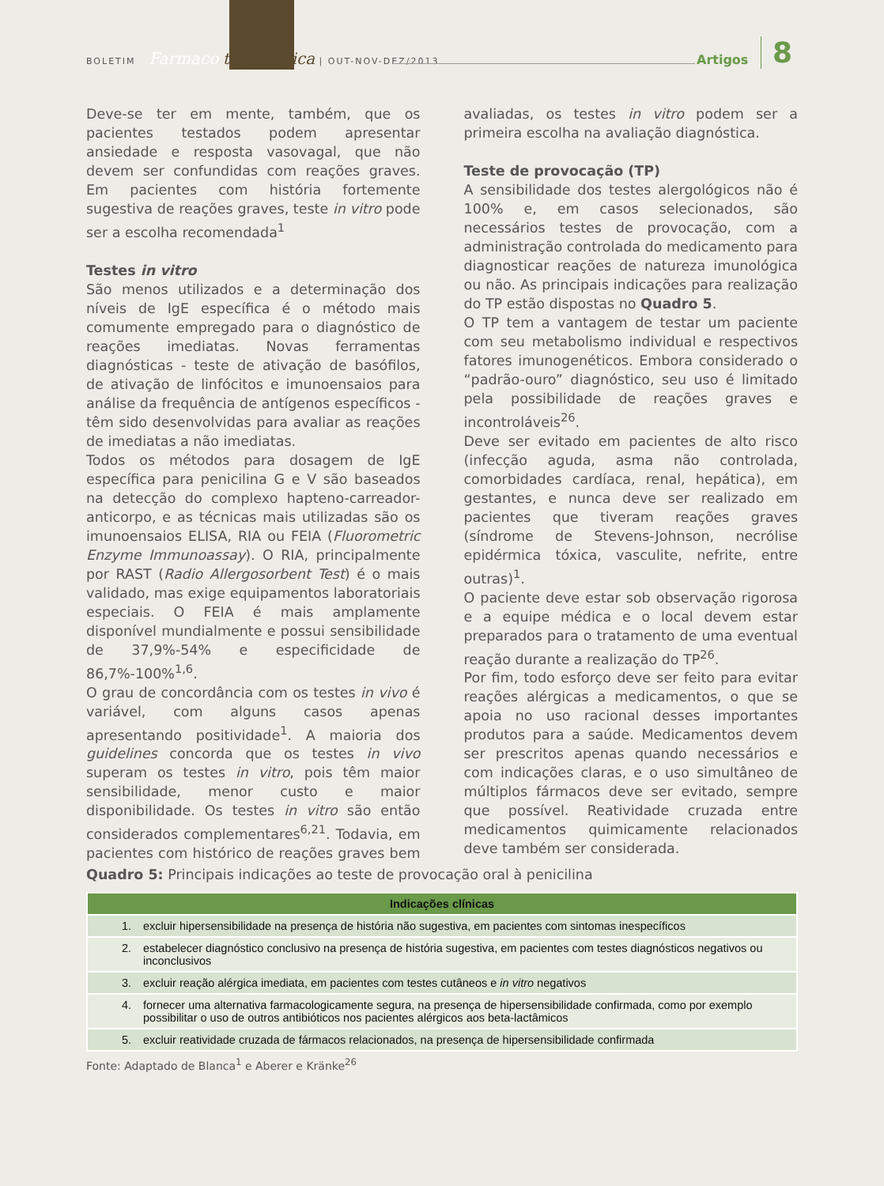BOLETIM Farmaco terapêutica | OUT-NOV-DEZ/2013 Artigos 8
Deve-se ter em mente, também, que os pacientes testados podem apresentar ansiedade e resposta vasovagal, que não devem ser confundidas com reações graves. Em pacientes com história fortemente sugestiva de reações graves, teste in vitro pode ser a escolha recomendada<sup>1</sup>
Testes in vitro
São menos utilizados e a determinação dos níveis de IgE específica é o método mais comumente empregado para o diagnóstico de reações imediatas. Novas ferramentas diagnósticas - teste de ativação de basófilos, de ativação de linfócitos e imunoensaios para análise da frequência de antígenos específicos - têm sido desenvolvidas para avaliar as reações de imediatas a não imediatas.
Todos os métodos para dosagem de IgE específica para penicilina G e V são baseados na detecção do complexo hapteno-carreador-anticorpo, e as técnicas mais utilizadas são os imunoensaios ELISA, RIA ou FEIA (Fluorometric Enzyme Immunoassay). O RIA, principalmente por RAST (Radio Allergosorbent Test) é o mais validado, mas exige equipamentos laboratoriais especiais. O FEIA é mais amplamente disponível mundialmente e possui sensibilidade de 37,9%-54% e especificidade de 86,7%-100%<sup>1,6</sup>.
O grau de concordância com os testes in vivo é variável, com alguns casos apenas apresentando positividade<sup>1</sup>. A maioria dos guidelines concorda que os testes in vivo superam os testes in vitro, pois têm maior sensibilidade, menor custo e maior disponibilidade. Os testes in vitro são então considerados complementares<sup>6,21</sup>. Todavia, em pacientes com histórico de reações graves bem avaliadas, os testes in vitro podem ser a primeira escolha na avaliação diagnóstica.
Teste de provocação (TP)
A sensibilidade dos testes alergológicos não é 100% e, em casos selecionados, são necessários testes de provocação, com a administração controlada do medicamento para diagnosticar reações de natureza imunológica ou não. As principais indicações para realização do TP estão dispostas no Quadro 5.
O TP tem a vantagem de testar um paciente com seu metabolismo individual e respectivos fatores imunogenéticos. Embora considerado o “padrão-ouro” diagnóstico, seu uso é limitado pela possibilidade de reações graves e incontroláveis<sup>26</sup>.
Deve ser evitado em pacientes de alto risco (infecção aguda, asma não controlada, comorbidades cardíaca, renal, hepática), em gestantes, e nunca deve ser realizado em pacientes que tiveram reações graves (síndrome de Stevens-Johnson, necrólise epidérmica tóxica, vasculite, nefrite, entre outras)<sup>1</sup>.
O paciente deve estar sob observação rigorosa e a equipe médica e o local devem estar preparados para o tratamento de uma eventual reação durante a realização do TP<sup>26</sup>.
Por fim, todo esforço deve ser feito para evitar reações alérgicas a medicamentos, o que se apoia no uso racional desses importantes produtos para a saúde. Medicamentos devem ser prescritos apenas quando necessários e com indicações claras, e o uso simultâneo de múltiplos fármacos deve ser evitado, sempre que possível. Reatividade cruzada entre medicamentos quimicamente relacionados deve também ser considerada.
Quadro 5: Principais indicações ao teste de provocação oral à penicilina
| Indicações clínicas | |
| --- | --- |
| 1. | excluir hipersensibilidade na presença de história não sugestiva, em pacientes com sintomas inespecíficos |
| 2. | estabelecer diagnóstico conclusivo na presença de história sugestiva, em pacientes com testes diagnósticos negativos ou inconclusivos |
| 3. | excluir reação alérgica imediata, em pacientes com testes cutâneos e in vitro negativos |
| 4. | fornecer uma alternativa farmacologicamente segura, na presença de hipersensibilidade confirmada, como por exemplo possibilitar o uso de outros antibióticos nos pacientes alérgicos aos beta-lactâmicos |
| 5. | excluir reatividade cruzada de fármacos relacionados, na presença de hipersensibilidade confirmada |
Fonte: Adaptado de Blanca<sup>1</sup> e Aberer e Kränke<sup>26</sup>